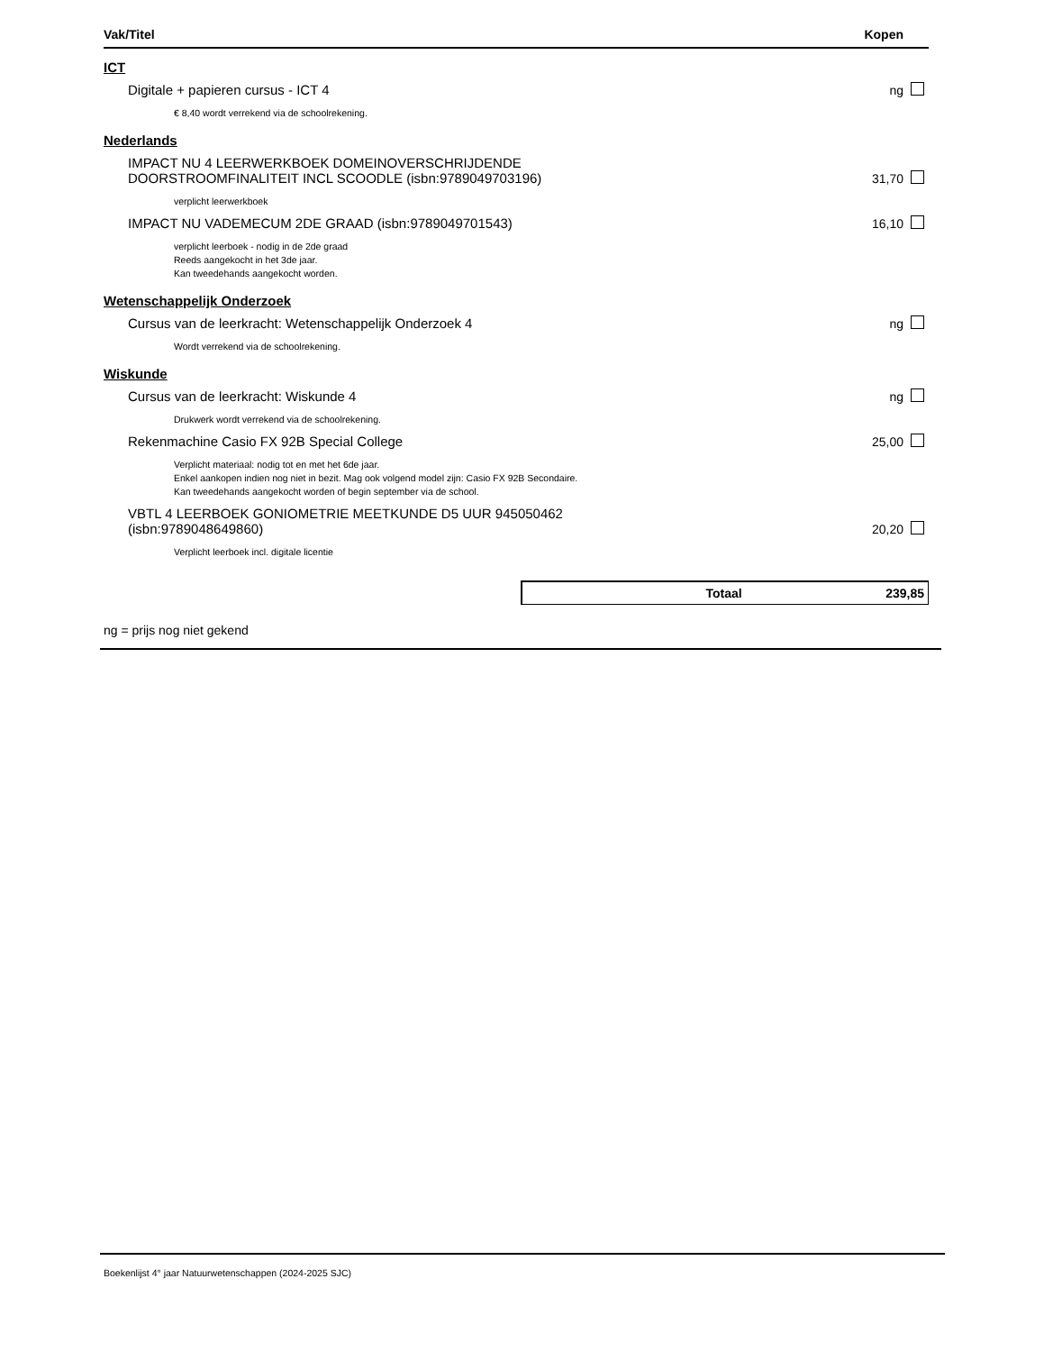| Vak/Titel | Kopen |
| --- | --- |
| ICT | |
| Digitale + papieren cursus - ICT 4 | ng |
| € 8,40 wordt verrekend via de schoolrekening. | |
| Nederlands | |
| IMPACT NU 4 LEERWERKBOEK DOMEINOVERSCHRIJDENDE DOORSTROOMFINALITEIT INCL SCOODLE (isbn:9789049703196) | 31,70 |
| verplicht leerwerkboek | |
| IMPACT NU VADEMECUM 2DE GRAAD (isbn:9789049701543) | 16,10 |
| verplicht leerboek - nodig in de 2de graad Reeds aangekocht in het 3de jaar. Kan tweedehands aangekocht worden. | |
| Wetenschappelijk Onderzoek | |
| Cursus van de leerkracht: Wetenschappelijk Onderzoek 4 | ng |
| Wordt verrekend via de schoolrekening. | |
| Wiskunde | |
| Cursus van de leerkracht: Wiskunde 4 | ng |
| Drukwerk wordt verrekend via de schoolrekening. | |
| Rekenmachine Casio FX 92B Special College | 25,00 |
| Verplicht materiaal: nodig tot en met het 6de jaar. Enkel aankopen indien nog niet in bezit. Mag ook volgend model zijn: Casio FX 92B Secondaire. Kan tweedehands aangekocht worden of begin september via de school. | |
| VBTL 4 LEERBOEK GONIOMETRIE MEETKUNDE D5 UUR 945050462 (isbn:9789048649860) | 20,20 |
| Verplicht leerboek incl. digitale licentie | |
Totaal 239,85
ng = prijs nog niet gekend
Boekenlijst 4° jaar Natuurwetenschappen (2024-2025 SJC)